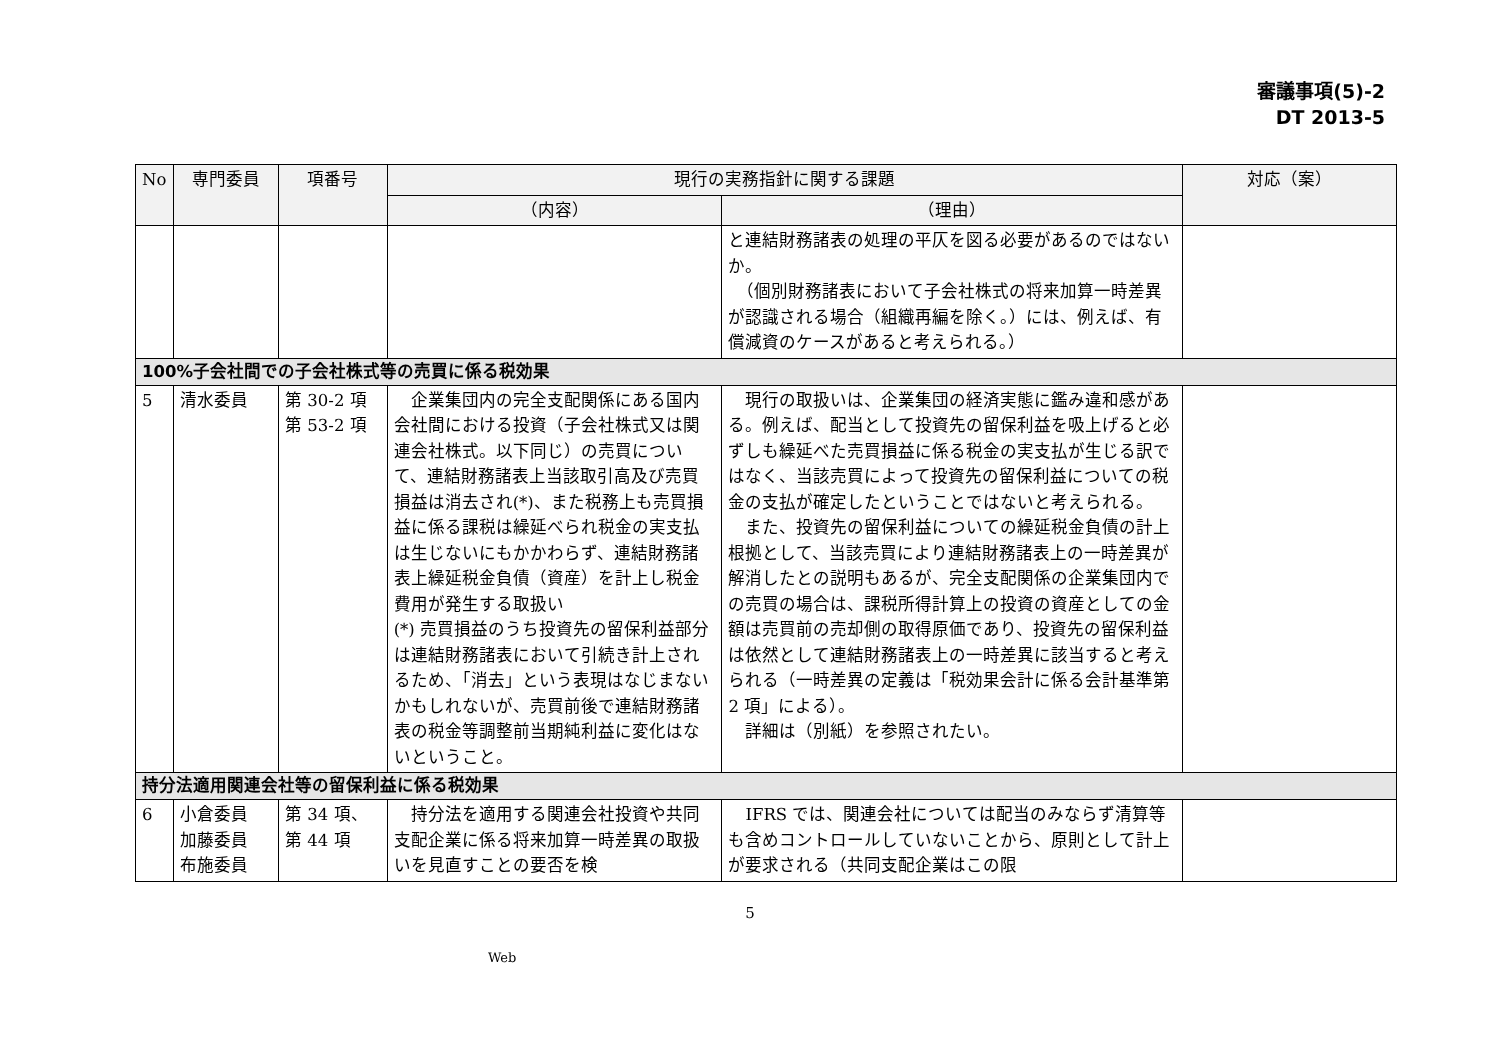審議事項(5)-2
DT 2013-5
| No | 専門委員 | 項番号 | 現行の実務指針に関する課題 | | 対応（案） |
| --- | --- | --- | --- | --- | --- |
| | | | （内容） | （理由） | |
| | | | | と連結財務諸表の処理の平仄を図る必要があるのではないか。 （個別財務諸表において子会社株式の将来加算一時差異が認識される場合（組織再編を除く。）には、例えば、有償減資のケースがあると考えられる。） | |
| 100%子会社間での子会社株式等の売買に係る税効果 | | | | | |
| 5 | 清水委員 | 第 30-2 項 第 53-2 項 | 企業集団内の完全支配関係にある国内会社間における投資（子会社株式又は関連会社株式。以下同じ）の売買について、連結財務諸表上当該取引高及び売買損益は消去され(*)、また税務上も売買損益に係る課税は繰延べられ税金の実支払は生じないにもかかわらず、連結財務諸表上繰延税金負債（資産）を計上し税金費用が発生する取扱い (*) 売買損益のうち投資先の留保利益部分は連結財務諸表において引続き計上されるため、「消去」という表現はなじまないかもしれないが、売買前後で連結財務諸表の税金等調整前当期純利益に変化はないということ。 | 現行の取扱いは、企業集団の経済実態に鑑み違和感がある。例えば、配当として投資先の留保利益を吸上げると必ずしも繰延べた売買損益に係る税金の実支払が生じる訳ではなく、当該売買によって投資先の留保利益についての税金の支払が確定したということではないと考えられる。 また、投資先の留保利益についての繰延税金負債の計上根拠として、当該売買により連結財務諸表上の一時差異が解消したとの説明もあるが、完全支配関係の企業集団内での売買の場合は、課税所得計算上の投資の資産としての金額は売買前の売却側の取得原価であり、投資先の留保利益は依然として連結財務諸表上の一時差異に該当すると考えられる（一時差異の定義は「税効果会計に係る会計基準第 2 項」による）。 詳細は（別紙）を参照されたい。 | |
| 持分法適用関連会社等の留保利益に係る税効果 | | | | | |
| 6 | 小倉委員 加藤委員 布施委員 | 第 34 項、 第 44 項 | 持分法を適用する関連会社投資や共同支配企業に係る将来加算一時差異の取扱いを見直すことの要否を検 | IFRS では、関連会社については配当のみならず清算等も含めコントロールしていないことから、原則として計上が要求される（共同支配企業はこの限 | |
5
Web